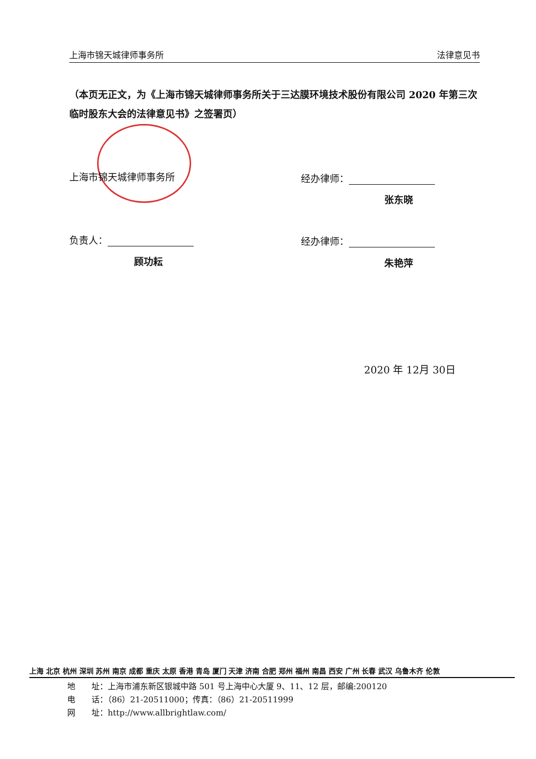上海市锦天城律师事务所 法律意见书
（本页无正文，为《上海市锦天城律师事务所关于三达膜环境技术股份有限公司 2020 年第三次临时股东大会的法律意见书》之签署页）
上海市锦天城律师事务所 经办律师：
张东晓
负责人：
顾功耘
经办律师：
朱艳萍
2020 年 12月 30日
上海 北京 杭州 深圳 苏州 南京 成都 重庆 太原 香港 青岛 厦门 天津 济南 合肥 郑州 福州 南昌 西安 广州 长春 武汉 乌鲁木齐 伦敦
地　　址：上海市浦东新区银城中路 501 号上海中心大厦 9、11、12 层，邮编:200120
电　　话：（86）21-20511000；传真：（86）21-20511999
网　　址：http://www.allbrightlaw.com/